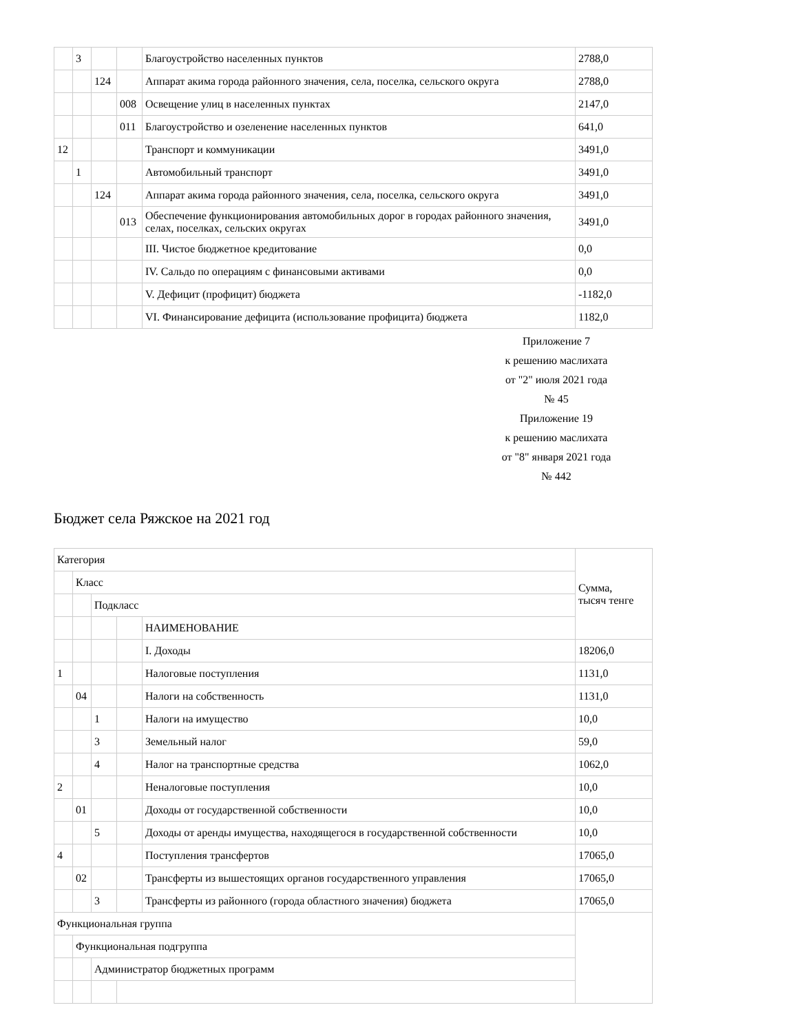| | 3 | | | Благоустройство населенных пунктов | 2788,0 |
| | | 124 | | Аппарат акима города районного значения, села, поселка, сельского округа | 2788,0 |
| | | | 008 | Освещение улиц в населенных пунктах | 2147,0 |
| | | | 011 | Благоустройство и озеленение населенных пунктов | 641,0 |
| 12 | | | | Транспорт и коммуникации | 3491,0 |
| | 1 | | | Автомобильный транспорт | 3491,0 |
| | | 124 | | Аппарат акима города районного значения, села, поселка, сельского округа | 3491,0 |
| | | | 013 | Обеспечение функционирования автомобильных дорог в городах районного значения, селах, поселках, сельских округах | 3491,0 |
| | | | | III. Чистое бюджетное кредитование | 0,0 |
| | | | | IV. Сальдо по операциям с финансовыми активами | 0,0 |
| | | | | V. Дефицит (профицит) бюджета | -1182,0 |
| | | | | VI. Финансирование дефицита (использование профицита) бюджета | 1182,0 |
Приложение 7
к решению маслихата
от "2" июля 2021 года
№ 45
Приложение 19
к решению маслихата
от "8" января 2021 года
№ 442
Бюджет села Ряжское на 2021 год
| Категория | | | | | Сумма, тысяч тенге |
| | Класс | | | | |
| | | Подкласс | | | |
| | | | | НАИМЕНОВАНИЕ | |
| | | | | I. Доходы | 18206,0 |
| 1 | | | | Налоговые поступления | 1131,0 |
| | 04 | | | Налоги на собственность | 1131,0 |
| | | 1 | | Налоги на имущество | 10,0 |
| | | 3 | | Земельный налог | 59,0 |
| | | 4 | | Налог на транспортные средства | 1062,0 |
| 2 | | | | Неналоговые поступления | 10,0 |
| | 01 | | | Доходы от государственной собственности | 10,0 |
| | | 5 | | Доходы от аренды имущества, находящегося в государственной собственности | 10,0 |
| 4 | | | | Поступления трансфертов | 17065,0 |
| | 02 | | | Трансферты из вышестоящих органов государственного управления | 17065,0 |
| | | 3 | | Трансферты из районного (города областного значения) бюджета | 17065,0 |
| Функциональная группа | | | | | |
| | Функциональная подгруппа | | | | |
| | | Администратор бюджетных программ | | | |